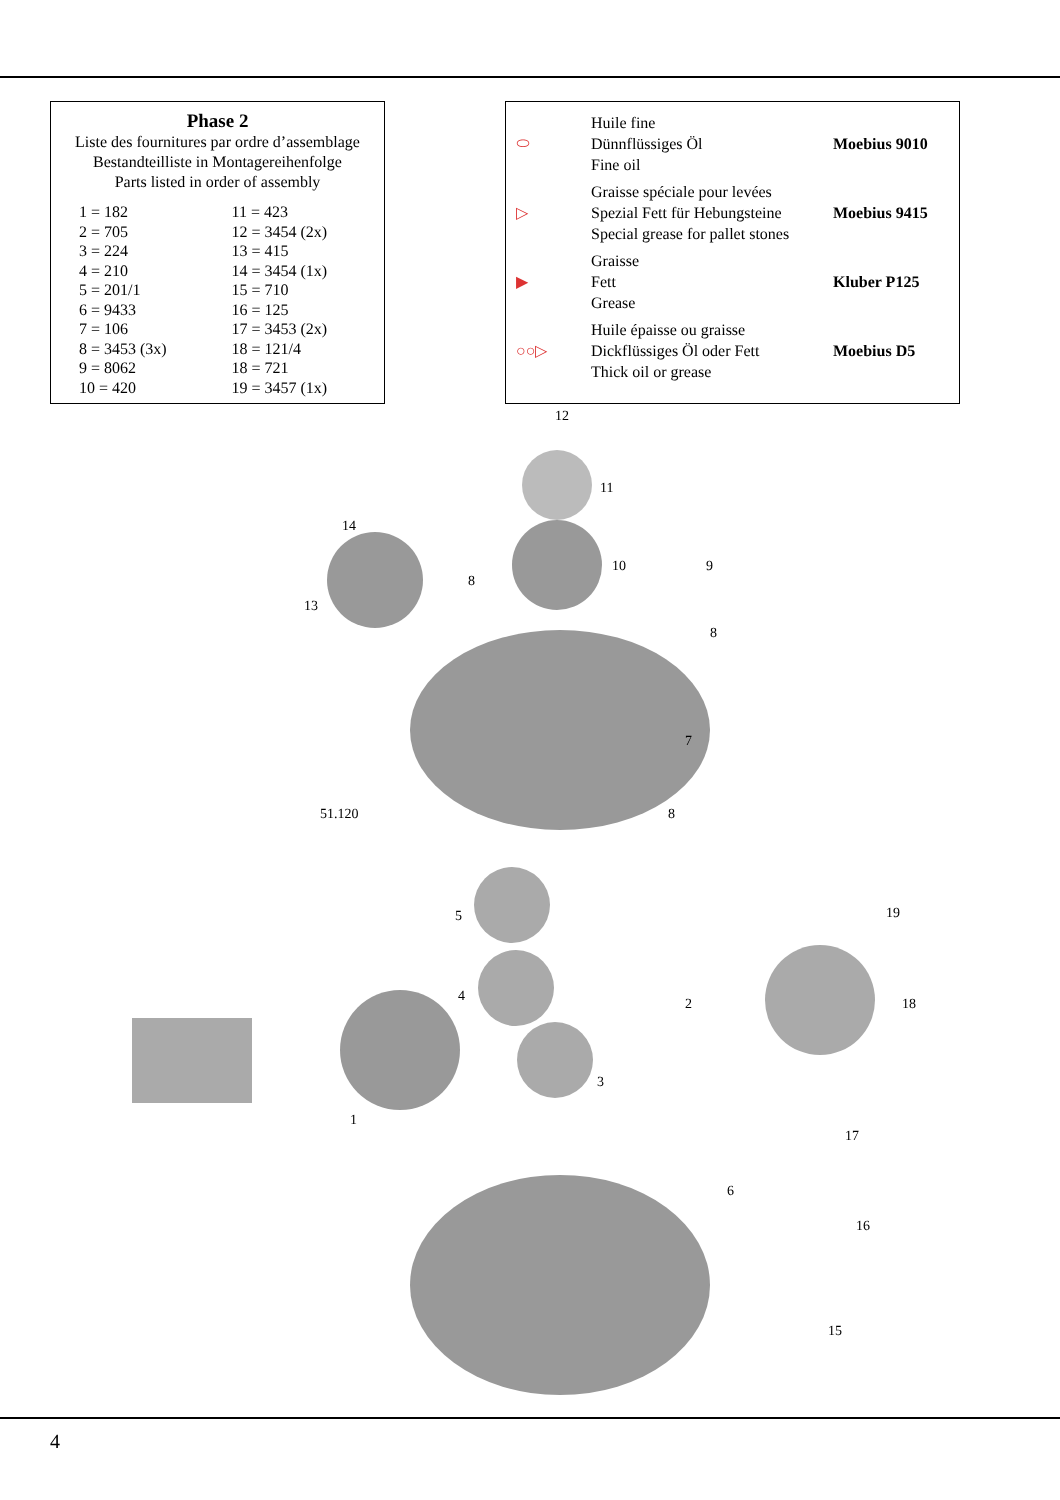Phase 2
Liste des fournitures par ordre d’assemblage
Bestandteilliste in Montagereihenfolge
Parts listed in order of assembly
| 1 = 182 | 11 = 423 |
| 2 = 705 | 12 = 3454 (2x) |
| 3 = 224 | 13 = 415 |
| 4 = 210 | 14 = 3454 (1x) |
| 5 = 201/1 | 15 = 710 |
| 6 = 9433 | 16 = 125 |
| 7 = 106 | 17 = 3453 (2x) |
| 8 = 3453 (3x) | 18 = 121/4 |
| 9 = 8062 | 18 = 721 |
| 10 = 420 | 19 = 3457 (1x) |
| ⬭ | Huile fine Dünnflüssiges Öl Fine oil | Moebius 9010 |
| ▷ | Graisse spéciale pour levées Spezial Fett für Hebungsteine Special grease for pallet stones | Moebius 9415 |
| ▶ | Graisse Fett Grease | Kluber P125 |
| ○○▷ | Huile épaisse ou graisse Dickflüssiges Öl oder Fett Thick oil or grease | Moebius D5 |
12
11
10
9
14
13
8
8
7
51.120
8
5
4
2
3
1
19
18
17
6
16
15
4